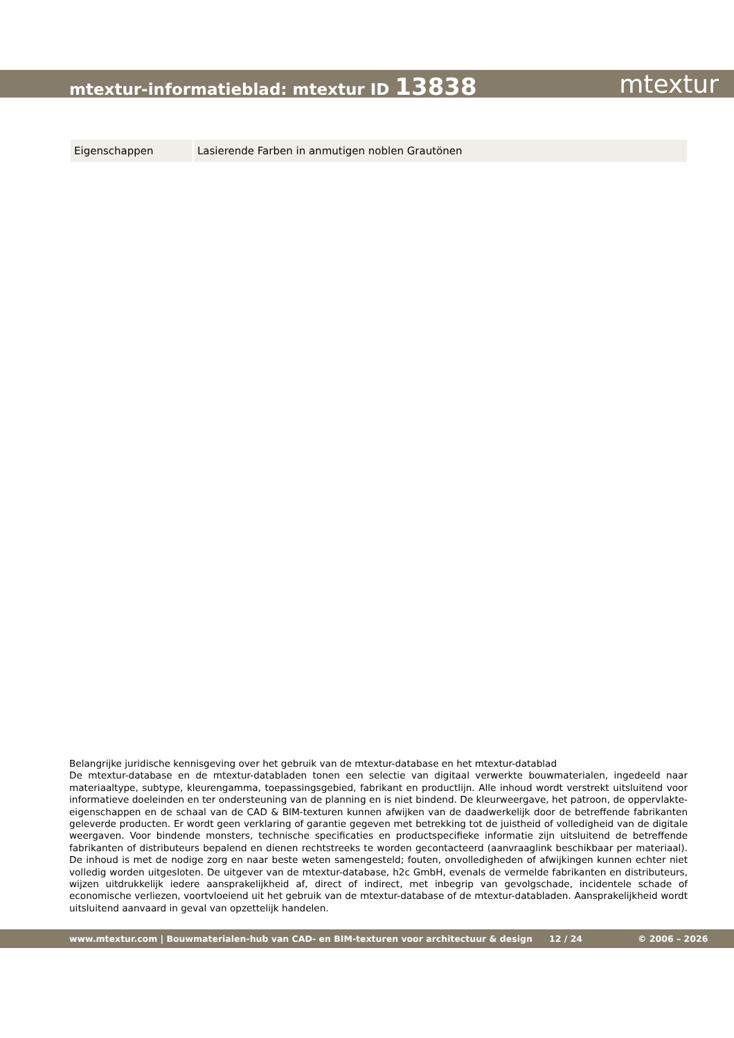mtextur-informatieblad: mtextur ID 13838
mtextur
| Eigenschappen | Lasierende Farben in anmutigen noblen Grautönen |
Belangrijke juridische kennisgeving over het gebruik van de mtextur-database en het mtextur-datablad
De mtextur-database en de mtextur-databladen tonen een selectie van digitaal verwerkte bouwmaterialen, ingedeeld naar materiaaltype, subtype, kleurengamma, toepassingsgebied, fabrikant en productlijn. Alle inhoud wordt verstrekt uitsluitend voor informatieve doeleinden en ter ondersteuning van de planning en is niet bindend. De kleurweergave, het patroon, de oppervlakte-eigenschappen en de schaal van de CAD & BIM-texturen kunnen afwijken van de daadwerkelijk door de betreffende fabrikanten geleverde producten. Er wordt geen verklaring of garantie gegeven met betrekking tot de juistheid of volledigheid van de digitale weergaven. Voor bindende monsters, technische specificaties en productspecifieke informatie zijn uitsluitend de betreffende fabrikanten of distributeurs bepalend en dienen rechtstreeks te worden gecontacteerd (aanvraaglink beschikbaar per materiaal). De inhoud is met de nodige zorg en naar beste weten samengesteld; fouten, onvolledigheden of afwijkingen kunnen echter niet volledig worden uitgesloten. De uitgever van de mtextur-database, h2c GmbH, evenals de vermelde fabrikanten en distributeurs, wijzen uitdrukkelijk iedere aansprakelijkheid af, direct of indirect, met inbegrip van gevolgschade, incidentele schade of economische verliezen, voortvloeiend uit het gebruik van de mtextur-database of de mtextur-databladen. Aansprakelijkheid wordt uitsluitend aanvaard in geval van opzettelijk handelen.
www.mtextur.com | Bouwmaterialen-hub van CAD- en BIM-texturen voor architectuur & design 12 / 24 © 2006 – 2026